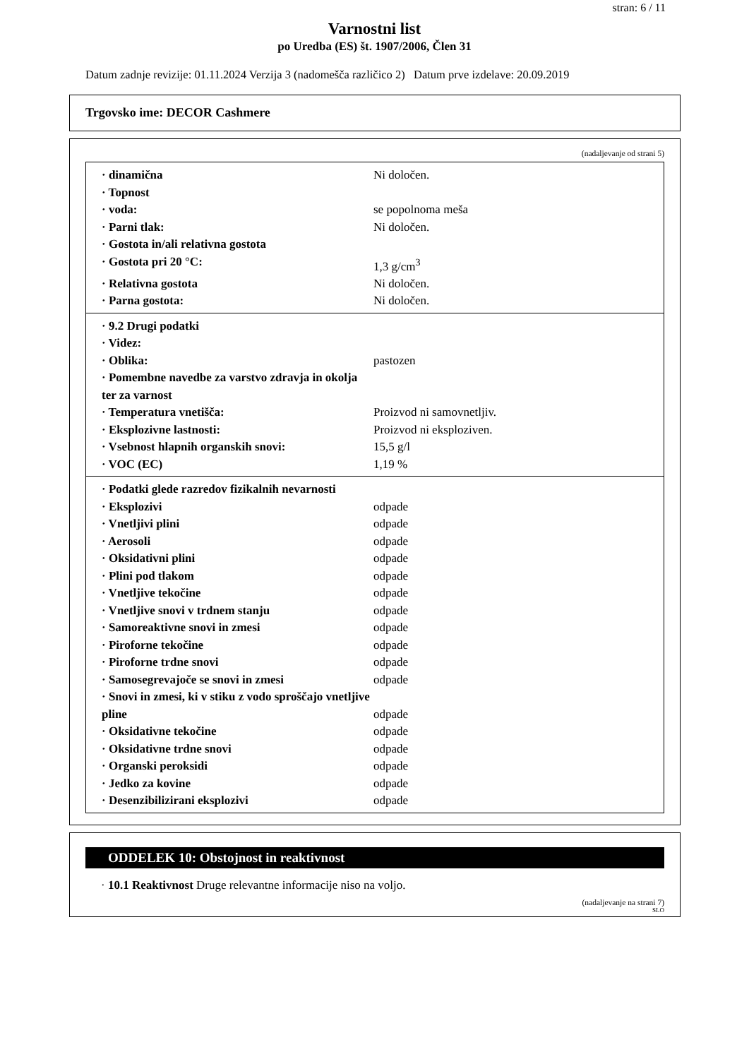stran: 6 / 11
Varnostni list
po Uredba (ES) št. 1907/2006, Člen 31
Datum zadnje revizije: 01.11.2024 Verzija 3 (nadomešča različico 2) Datum prve izdelave: 20.09.2019
Trgovsko ime: DECOR Cashmere
(nadaljevanje od strani 5)
| · dinamična | Ni določen. |
| · Topnost | |
| · voda: | se popolnoma meša |
| · Parni tlak: | Ni določen. |
| · Gostota in/ali relativna gostota | |
| · Gostota pri 20 °C: | 1,3 g/cm<sup>3</sup> |
| · Relativna gostota | Ni določen. |
| · Parna gostota: | Ni določen. |
| · 9.2 Drugi podatki | |
| · Videz: | |
| · Oblika: | pastozen |
| · Pomembne navedbe za varstvo zdravja in okolja ter za varnost | |
| · Temperatura vnetišča: | Proizvod ni samovnetljiv. |
| · Eksplozivne lastnosti: | Proizvod ni eksploziven. |
| · Vsebnost hlapnih organskih snovi: | 15,5 g/l |
| · VOC (EC) | 1,19 % |
| · Podatki glede razredov fizikalnih nevarnosti | |
| · Eksplozivi | odpade |
| · Vnetljivi plini | odpade |
| · Aerosoli | odpade |
| · Oksidativni plini | odpade |
| · Plini pod tlakom | odpade |
| · Vnetljive tekočine | odpade |
| · Vnetljive snovi v trdnem stanju | odpade |
| · Samoreaktivne snovi in zmesi | odpade |
| · Piroforne tekočine | odpade |
| · Piroforne trdne snovi | odpade |
| · Samosegrevajoče se snovi in zmesi | odpade |
| · Snovi in zmesi, ki v stiku z vodo sproščajo vnetljive pline | odpade |
| · Oksidativne tekočine | odpade |
| · Oksidativne trdne snovi | odpade |
| · Organski peroksidi | odpade |
| · Jedko za kovine | odpade |
| · Desenzibilizirani eksplozivi | odpade |
ODDELEK 10: Obstojnost in reaktivnost
· 10.1 Reaktivnost Druge relevantne informacije niso na voljo.
(nadaljevanje na strani 7)
SLO